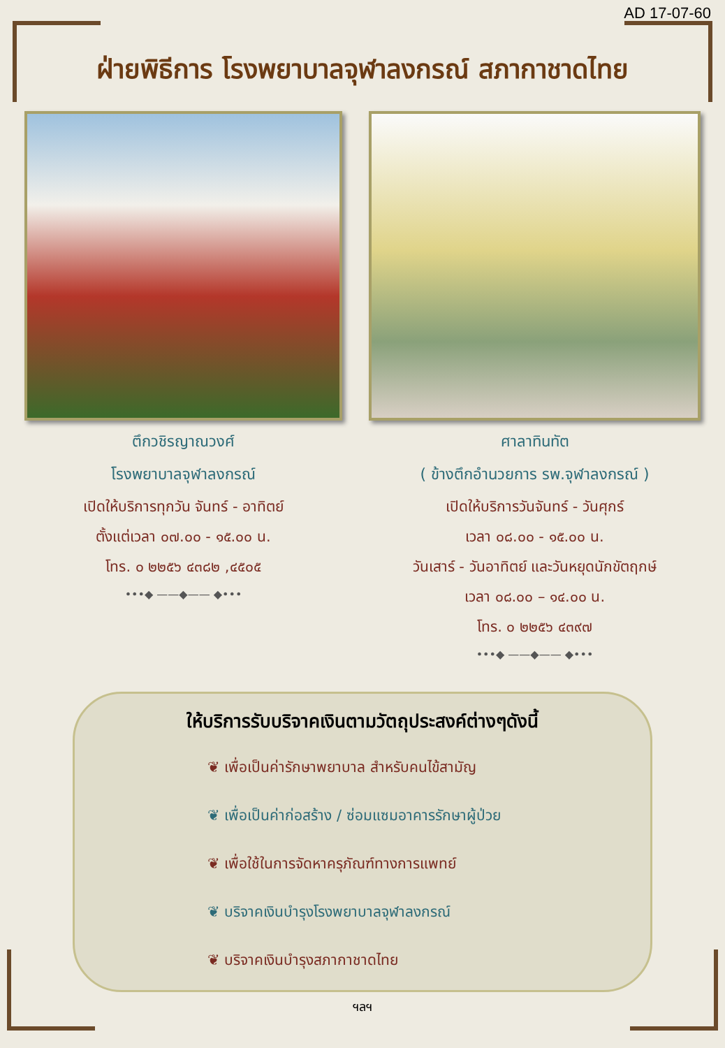AD 17-07-60
ฝ่ายพิธีการ โรงพยาบาลจุฬาลงกรณ์ สภากาชาดไทย
ตึกวชิรญาณวงศ์
โรงพยาบาลจุฬาลงกรณ์
เปิดให้บริการทุกวัน จันทร์ - อาทิตย์
ตั้งแต่เวลา ๐๗.๐๐ - ๑๕.๐๐ น.
โทร. ๐ ๒๒๕๖ ๔๓๘๒ ,๔๕๐๕
•••◆ ——◆—— ◆•••
ศาลาทินทัต
( ข้างตึกอำนวยการ รพ.จุฬาลงกรณ์ )
เปิดให้บริการวันจันทร์ - วันศุกร์
เวลา ๐๘.๐๐ - ๑๕.๐๐ น.
วันเสาร์ - วันอาทิตย์ และวันหยุดนักขัตฤกษ์
เวลา ๐๘.๐๐ – ๑๔.๐๐ น.
โทร. ๐ ๒๒๕๖ ๔๓๙๗
•••◆ ——◆—— ◆•••
ให้บริการรับบริจาคเงินตามวัตถุประสงค์ต่างๆดังนี้
❦ เพื่อเป็นค่ารักษาพยาบาล สำหรับคนไข้สามัญ
❦ เพื่อเป็นค่าก่อสร้าง / ซ่อมแซมอาคารรักษาผู้ป่วย
❦ เพื่อใช้ในการจัดหาครุภัณฑ์ทางการแพทย์
❦ บริจาคเงินบำรุงโรงพยาบาลจุฬาลงกรณ์
❦ บริจาคเงินบำรุงสภากาชาดไทย
ฯลฯ